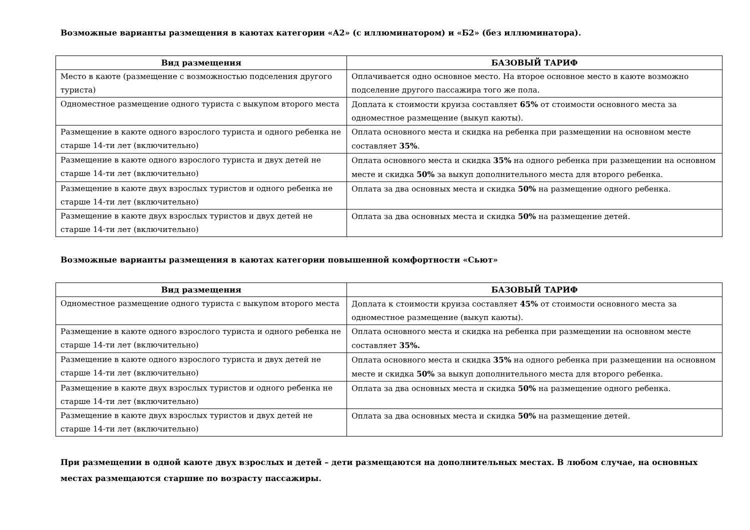Возможные варианты размещения в каютах категории «А2» (с иллюминатором) и «Б2» (без иллюминатора).
| Вид размещения | БАЗОВЫЙ ТАРИФ |
| --- | --- |
| Место в каюте (размещение с возможностью подселения другого туриста) | Оплачивается одно основное место. На второе основное место в каюте возможно подселение другого пассажира того же пола. |
| Одноместное размещение одного туриста с выкупом второго места | Доплата к стоимости круиза составляет 65% от стоимости основного места за одноместное размещение (выкуп каюты). |
| Размещение в каюте одного взрослого туриста и одного ребенка не старше 14-ти лет (включительно) | Оплата основного места и скидка на ребенка при размещении на основном месте составляет 35% . |
| Размещение в каюте одного взрослого туриста и двух детей не старше 14-ти лет (включительно) | Оплата основного места и скидка 35% на одного ребенка при размещении на основном месте и скидка 50% за выкуп дополнительного места для второго ребенка. |
| Размещение в каюте двух взрослых туристов и одного ребенка не старше 14-ти лет (включительно) | Оплата за два основных места и скидка 50% на размещение одного ребенка. |
| Размещение в каюте двух взрослых туристов и двух детей не старше 14-ти лет (включительно) | Оплата за два основных места и скидка 50% на размещение детей. |
Возможные варианты размещения в каютах категории повышенной комфортности «Сьют»
| Вид размещения | БАЗОВЫЙ ТАРИФ |
| --- | --- |
| Одноместное размещение одного туриста с выкупом второго места | Доплата к стоимости круиза составляет 45% от стоимости основного места за одноместное размещение (выкуп каюты). |
| Размещение в каюте одного взрослого туриста и одного ребенка не старше 14-ти лет (включительно) | Оплата основного места и скидка на ребенка при размещении на основном месте составляет 35%. |
| Размещение в каюте одного взрослого туриста и двух детей не старше 14-ти лет (включительно) | Оплата основного места и скидка 35% на одного ребенка при размещении на основном месте и скидка 50% за выкуп дополнительного места для второго ребенка. |
| Размещение в каюте двух взрослых туристов и одного ребенка не старше 14-ти лет (включительно) | Оплата за два основных места и скидка 50% на размещение одного ребенка. |
| Размещение в каюте двух взрослых туристов и двух детей не старше 14-ти лет (включительно) | Оплата за два основных места и скидка 50% на размещение детей. |
При размещении в одной каюте двух взрослых и детей – дети размещаются на дополнительных местах. В любом случае, на основных местах размещаются старшие по возрасту пассажиры.